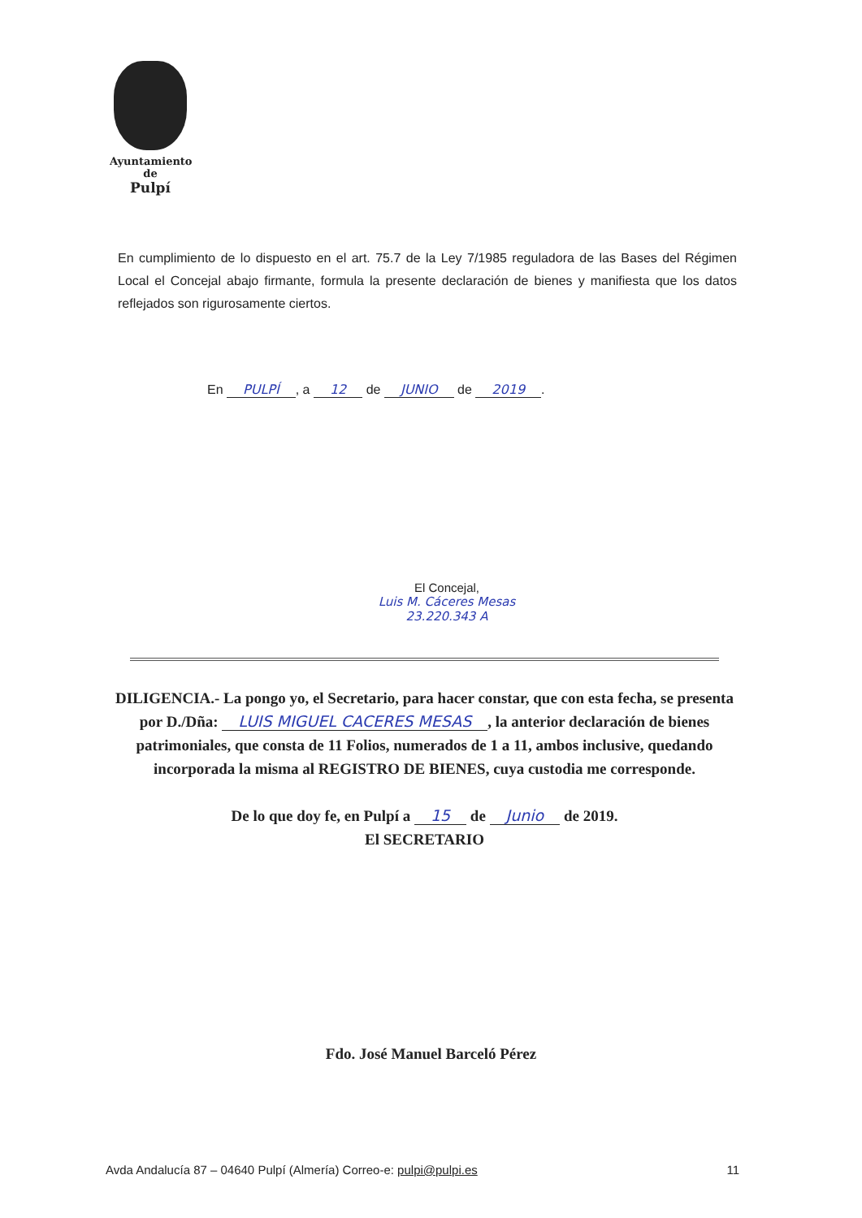Ayuntamiento
de
Pulpí
En cumplimiento de lo dispuesto en el art. 75.7 de la Ley 7/1985 reguladora de las Bases del Régimen Local el Concejal abajo firmante, formula la presente declaración de bienes y manifiesta que los datos reflejados son rigurosamente ciertos.
En PULPÍ, a 12 de JUNIO de 2019.
El Concejal,
Luis M. Cáceres Mesas
23.220.343 A
DILIGENCIA.- La pongo yo, el Secretario, para hacer constar, que con esta fecha, se presenta por D./Dña: LUIS MIGUEL CACERES MESAS, la anterior declaración de bienes patrimoniales, que consta de 11 Folios, numerados de 1 a 11, ambos inclusive, quedando incorporada la misma al REGISTRO DE BIENES, cuya custodia me corresponde.
De lo que doy fe, en Pulpí a 15 de Junio de 2019.
El SECRETARIO
Fdo. José Manuel Barceló Pérez
Avda Andalucía 87 – 04640 Pulpí (Almería) Correo-e: pulpi@pulpi.es 11